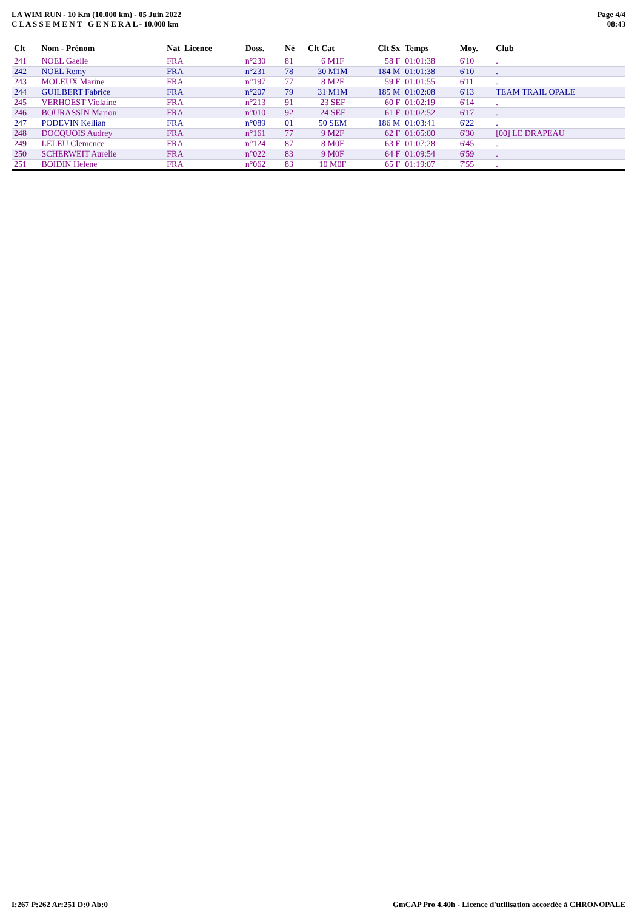LA WIM RUN - 10 Km (10.000 km) - 05 Juin 2022
C L A S S E M E N T G E N E R A L - 10.000 km
Page 4/4
08:43
| Clt | Nom - Prénom | Nat Licence | Doss. | Né | Clt Cat | Clt Sx | Temps | Moy. | Club |
| --- | --- | --- | --- | --- | --- | --- | --- | --- | --- |
| 241 | NOEL Gaelle | FRA | n°230 | 81 | 6 M1F | 58 F | 01:01:38 | 6'10 | . |
| 242 | NOEL Remy | FRA | n°231 | 78 | 30 M1M | 184 M | 01:01:38 | 6'10 | . |
| 243 | MOLEUX Marine | FRA | n°197 | 77 | 8 M2F | 59 F | 01:01:55 | 6'11 | . |
| 244 | GUILBERT Fabrice | FRA | n°207 | 79 | 31 M1M | 185 M | 01:02:08 | 6'13 | TEAM TRAIL OPALE |
| 245 | VERHOEST Violaine | FRA | n°213 | 91 | 23 SEF | 60 F | 01:02:19 | 6'14 | . |
| 246 | BOURASSIN Marion | FRA | n°010 | 92 | 24 SEF | 61 F | 01:02:52 | 6'17 | . |
| 247 | PODEVIN Kellian | FRA | n°089 | 01 | 50 SEM | 186 M | 01:03:41 | 6'22 | . |
| 248 | DOCQUOIS Audrey | FRA | n°161 | 77 | 9 M2F | 62 F | 01:05:00 | 6'30 | [00] LE DRAPEAU |
| 249 | LELEU Clemence | FRA | n°124 | 87 | 8 M0F | 63 F | 01:07:28 | 6'45 | . |
| 250 | SCHERWEIT Aurelie | FRA | n°022 | 83 | 9 M0F | 64 F | 01:09:54 | 6'59 | . |
| 251 | BOIDIN Helene | FRA | n°062 | 83 | 10 M0F | 65 F | 01:19:07 | 7'55 | . |
I:267 P:262 Ar:251 D:0 Ab:0 GmCAP Pro 4.40h - Licence d'utilisation accordée à CHRONOPALE